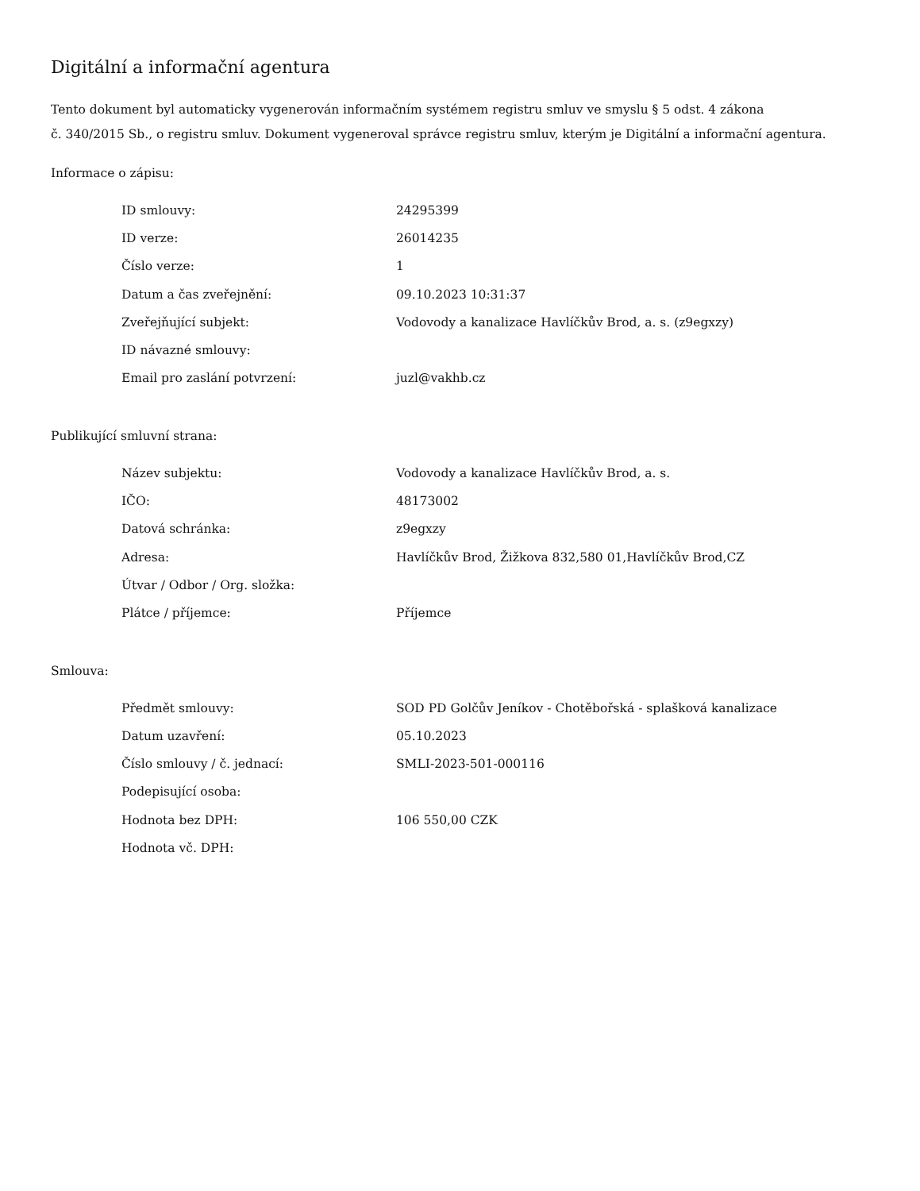Digitální a informační agentura
Tento dokument byl automaticky vygenerován informačním systémem registru smluv ve smyslu § 5 odst. 4 zákona
č. 340/2015 Sb., o registru smluv. Dokument vygeneroval správce registru smluv, kterým je Digitální a informační agentura.
Informace o zápisu:
| ID smlouvy: | 24295399 |
| ID verze: | 26014235 |
| Číslo verze: | 1 |
| Datum a čas zveřejnění: | 09.10.2023 10:31:37 |
| Zveřejňující subjekt: | Vodovody a kanalizace Havlíčkův Brod, a. s. (z9egxzy) |
| ID návazné smlouvy: | |
| Email pro zaslání potvrzení: | juzl@vakhb.cz |
Publikující smluvní strana:
| Název subjektu: | Vodovody a kanalizace Havlíčkův Brod, a. s. |
| IČO: | 48173002 |
| Datová schránka: | z9egxzy |
| Adresa: | Havlíčkův Brod, Žižkova 832,580 01,Havlíčkův Brod,CZ |
| Útvar / Odbor / Org. složka: | |
| Plátce / příjemce: | Příjemce |
Smlouva:
| Předmět smlouvy: | SOD PD Golčův Jeníkov - Chotěbořská - splašková kanalizace |
| Datum uzavření: | 05.10.2023 |
| Číslo smlouvy / č. jednací: | SMLI-2023-501-000116 |
| Podepisující osoba: | |
| Hodnota bez DPH: | 106 550,00 CZK |
| Hodnota vč. DPH: | |